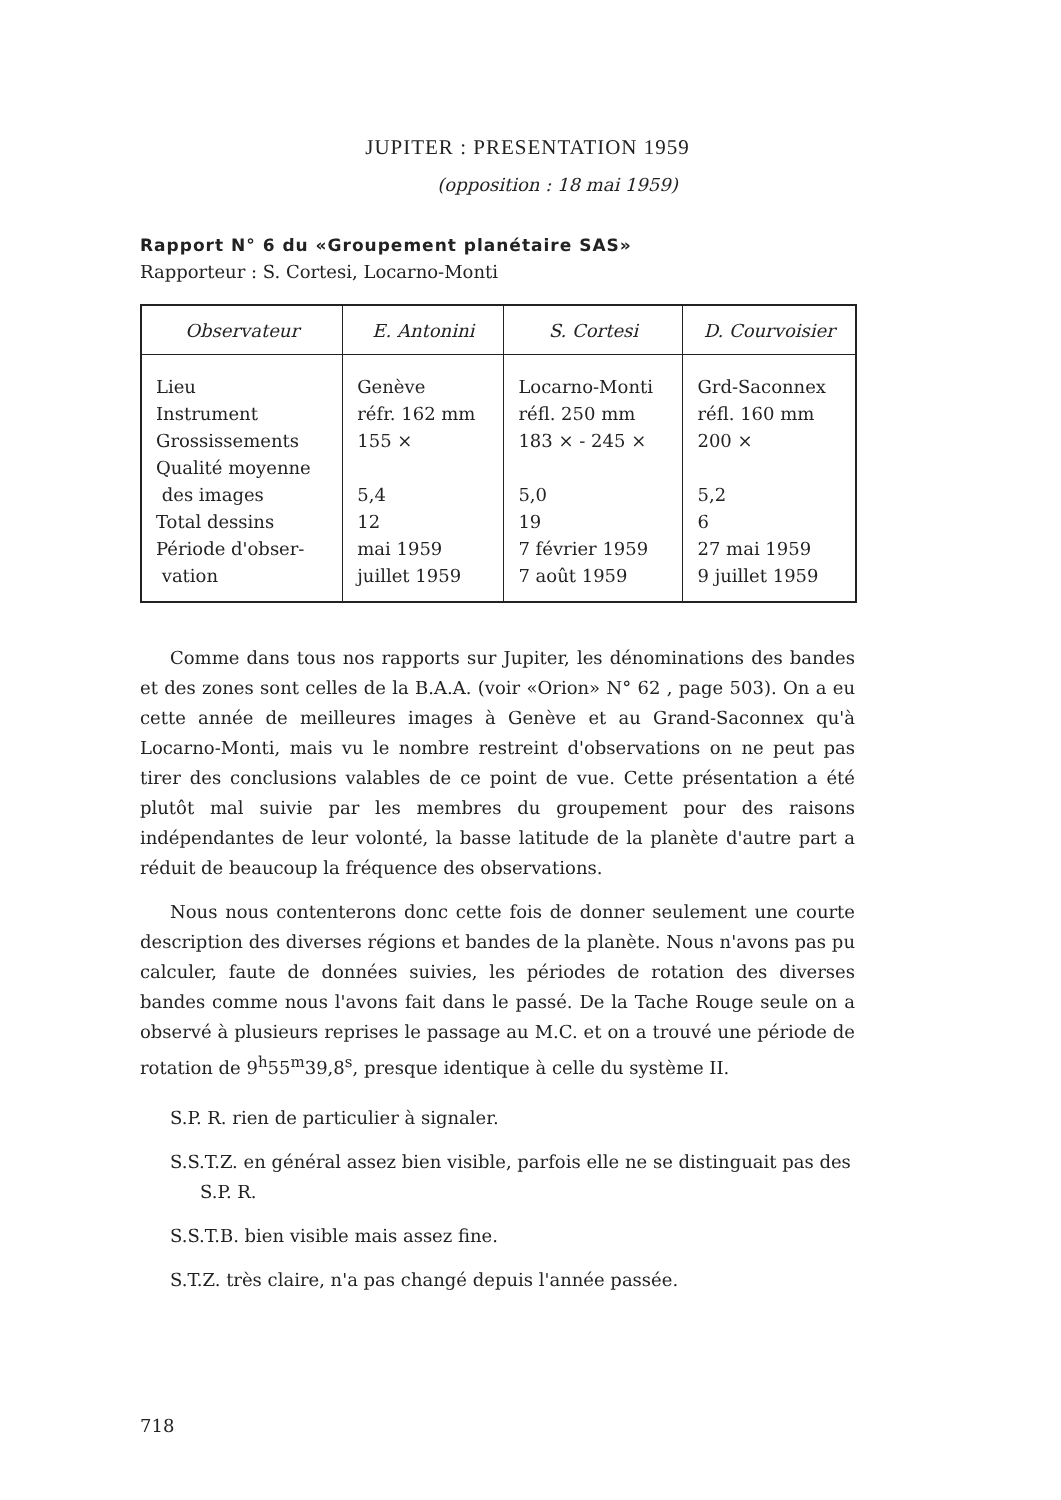JUPITER : PRESENTATION 1959
(opposition : 18 mai 1959)
Rapport N° 6 du «Groupement planétaire SAS»
Rapporteur : S. Cortesi, Locarno-Monti
| Observateur | E. Antonini | S. Cortesi | D. Courvoisier |
| --- | --- | --- | --- |
| Lieu Instrument Grossissements Qualité moyenne des images Total dessins Période d'obser- vation | Genève réfr. 162 mm 155 × 5,4 12 mai 1959 juillet 1959 | Locarno-Monti réfl. 250 mm 183 × - 245 × 5,0 19 7 février 1959 7 août 1959 | Grd-Saconnex réfl. 160 mm 200 × 5,2 6 27 mai 1959 9 juillet 1959 |
Comme dans tous nos rapports sur Jupiter, les dénominations des bandes et des zones sont celles de la B.A.A. (voir «Orion» N° 62 , page 503). On a eu cette année de meilleures images à Genève et au Grand-Saconnex qu'à Locarno-Monti, mais vu le nombre restreint d'observations on ne peut pas tirer des conclusions valables de ce point de vue. Cette présentation a été plutôt mal suivie par les membres du groupement pour des raisons indépendantes de leur volonté, la basse latitude de la planète d'autre part a réduit de beaucoup la fréquence des observations.
Nous nous contenterons donc cette fois de donner seulement une courte description des diverses régions et bandes de la planète. Nous n'avons pas pu calculer, faute de données suivies, les périodes de rotation des diverses bandes comme nous l'avons fait dans le passé. De la Tache Rouge seule on a observé à plusieurs reprises le passage au M.C. et on a trouvé une période de rotation de 9<sup>h</sup>55<sup>m</sup>39,8<sup>s</sup>, presque identique à celle du système II.
S.P. R. rien de particulier à signaler.
S.S.T.Z. en général assez bien visible, parfois elle ne se distinguait pas des S.P. R.
S.S.T.B. bien visible mais assez fine.
S.T.Z. très claire, n'a pas changé depuis l'année passée.
718